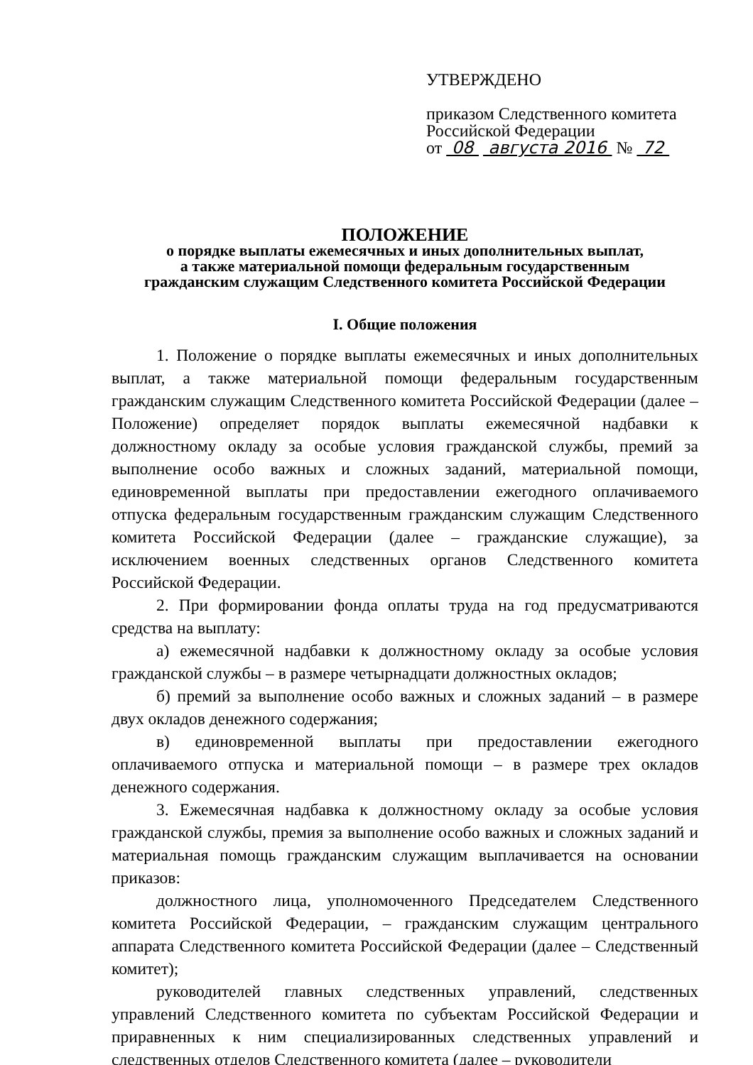УТВЕРЖДЕНО
приказом Следственного комитета
Российской Федерации
от 08 августа 2016 № 72
ПОЛОЖЕНИЕ
о порядке выплаты ежемесячных и иных дополнительных выплат,
а также материальной помощи федеральным государственным
гражданским служащим Следственного комитета Российской Федерации
I. Общие положения
1. Положение о порядке выплаты ежемесячных и иных дополнительных выплат, а также материальной помощи федеральным государственным гражданским служащим Следственного комитета Российской Федерации (далее – Положение) определяет порядок выплаты ежемесячной надбавки к должностному окладу за особые условия гражданской службы, премий за выполнение особо важных и сложных заданий, материальной помощи, единовременной выплаты при предоставлении ежегодного оплачиваемого отпуска федеральным государственным гражданским служащим Следственного комитета Российской Федерации (далее – гражданские служащие), за исключением военных следственных органов Следственного комитета Российской Федерации.
2. При формировании фонда оплаты труда на год предусматриваются средства на выплату:
а) ежемесячной надбавки к должностному окладу за особые условия гражданской службы – в размере четырнадцати должностных окладов;
б) премий за выполнение особо важных и сложных заданий – в размере двух окладов денежного содержания;
в) единовременной выплаты при предоставлении ежегодного оплачиваемого отпуска и материальной помощи – в размере трех окладов денежного содержания.
3. Ежемесячная надбавка к должностному окладу за особые условия гражданской службы, премия за выполнение особо важных и сложных заданий и материальная помощь гражданским служащим выплачивается на основании приказов:
должностного лица, уполномоченного Председателем Следственного комитета Российской Федерации, – гражданским служащим центрального аппарата Следственного комитета Российской Федерации (далее – Следственный комитет);
руководителей главных следственных управлений, следственных управлений Следственного комитета по субъектам Российской Федерации и приравненных к ним специализированных следственных управлений и следственных отделов Следственного комитета (далее – руководители